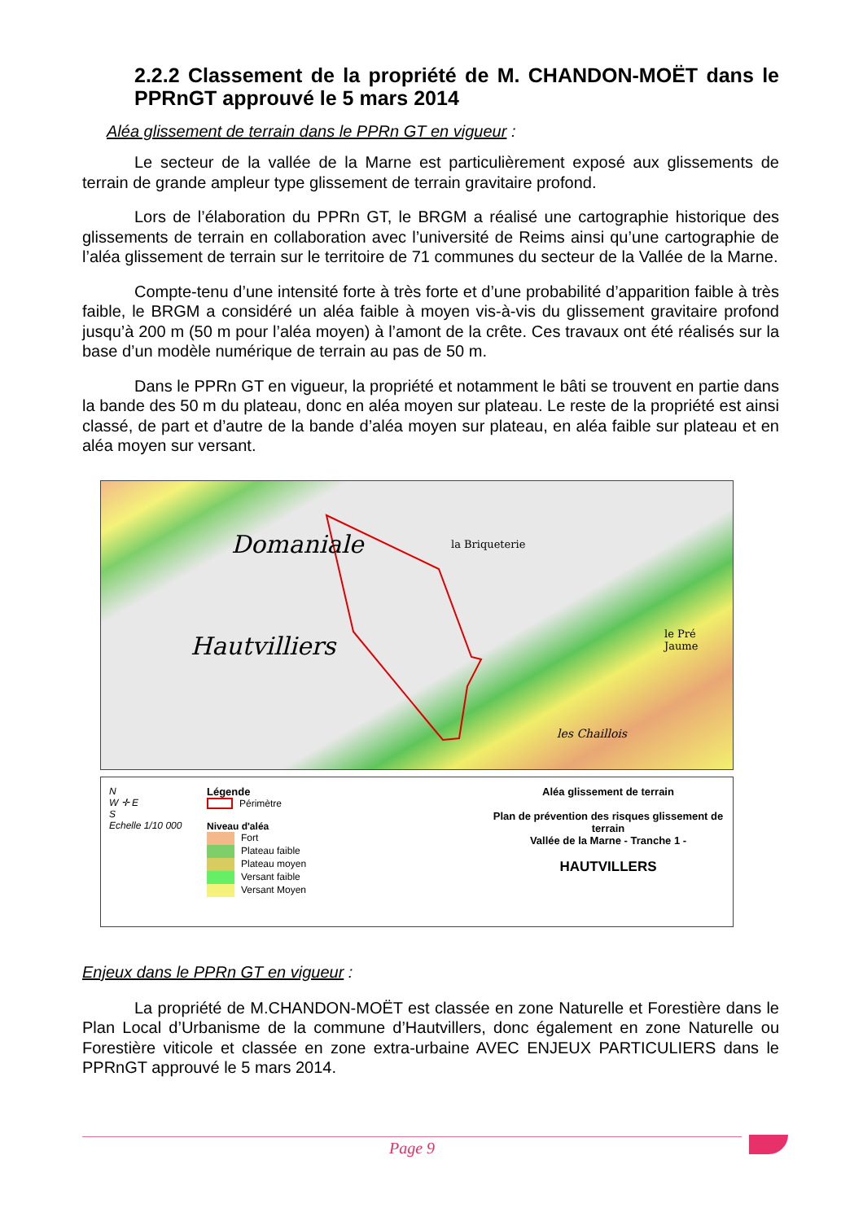2.2.2 Classement de la propriété de M. CHANDON-MOËT dans le PPRnGT approuvé le 5 mars 2014
Aléa glissement de terrain dans le PPRn GT en vigueur :
Le secteur de la vallée de la Marne est particulièrement exposé aux glissements de terrain de grande ampleur type glissement de terrain gravitaire profond.
Lors de l’élaboration du PPRn GT, le BRGM a réalisé une cartographie historique des glissements de terrain en collaboration avec l’université de Reims ainsi qu’une cartographie de l’aléa glissement de terrain sur le territoire de 71 communes du secteur de la Vallée de la Marne.
Compte-tenu d’une intensité forte à très forte et d’une probabilité d’apparition faible à très faible, le BRGM a considéré un aléa faible à moyen vis-à-vis du glissement gravitaire profond jusqu’à 200 m (50 m pour l’aléa moyen) à l’amont de la crête. Ces travaux ont été réalisés sur la base d’un modèle numérique de terrain au pas de 50 m.
Dans le PPRn GT en vigueur, la propriété et notamment le bâti se trouvent en partie dans la bande des 50 m du plateau, donc en aléa moyen sur plateau. Le reste de la propriété est ainsi classé, de part et d’autre de la bande d’aléa moyen sur plateau, en aléa faible sur plateau et en aléa moyen sur versant.
Domaniale
Hautvilliers
la Briqueterie
le Pré Jaume
les Chaillois
N
W ✛ E
S
Echelle 1/10 000
Légende
Périmètre
Niveau d'aléa
Fort
Plateau faible
Plateau moyen
Versant faible
Versant Moyen
Aléa glissement de terrain
Plan de prévention des risques glissement de terrain
Vallée de la Marne - Tranche 1 -
HAUTVILLERS
Enjeux dans le PPRn GT en vigueur :
La propriété de M.CHANDON-MOËT est classée en zone Naturelle et Forestière dans le Plan Local d’Urbanisme de la commune d’Hautvillers, donc également en zone Naturelle ou Forestière viticole et classée en zone extra-urbaine AVEC ENJEUX PARTICULIERS dans le PPRnGT approuvé le 5 mars 2014.
Page 9